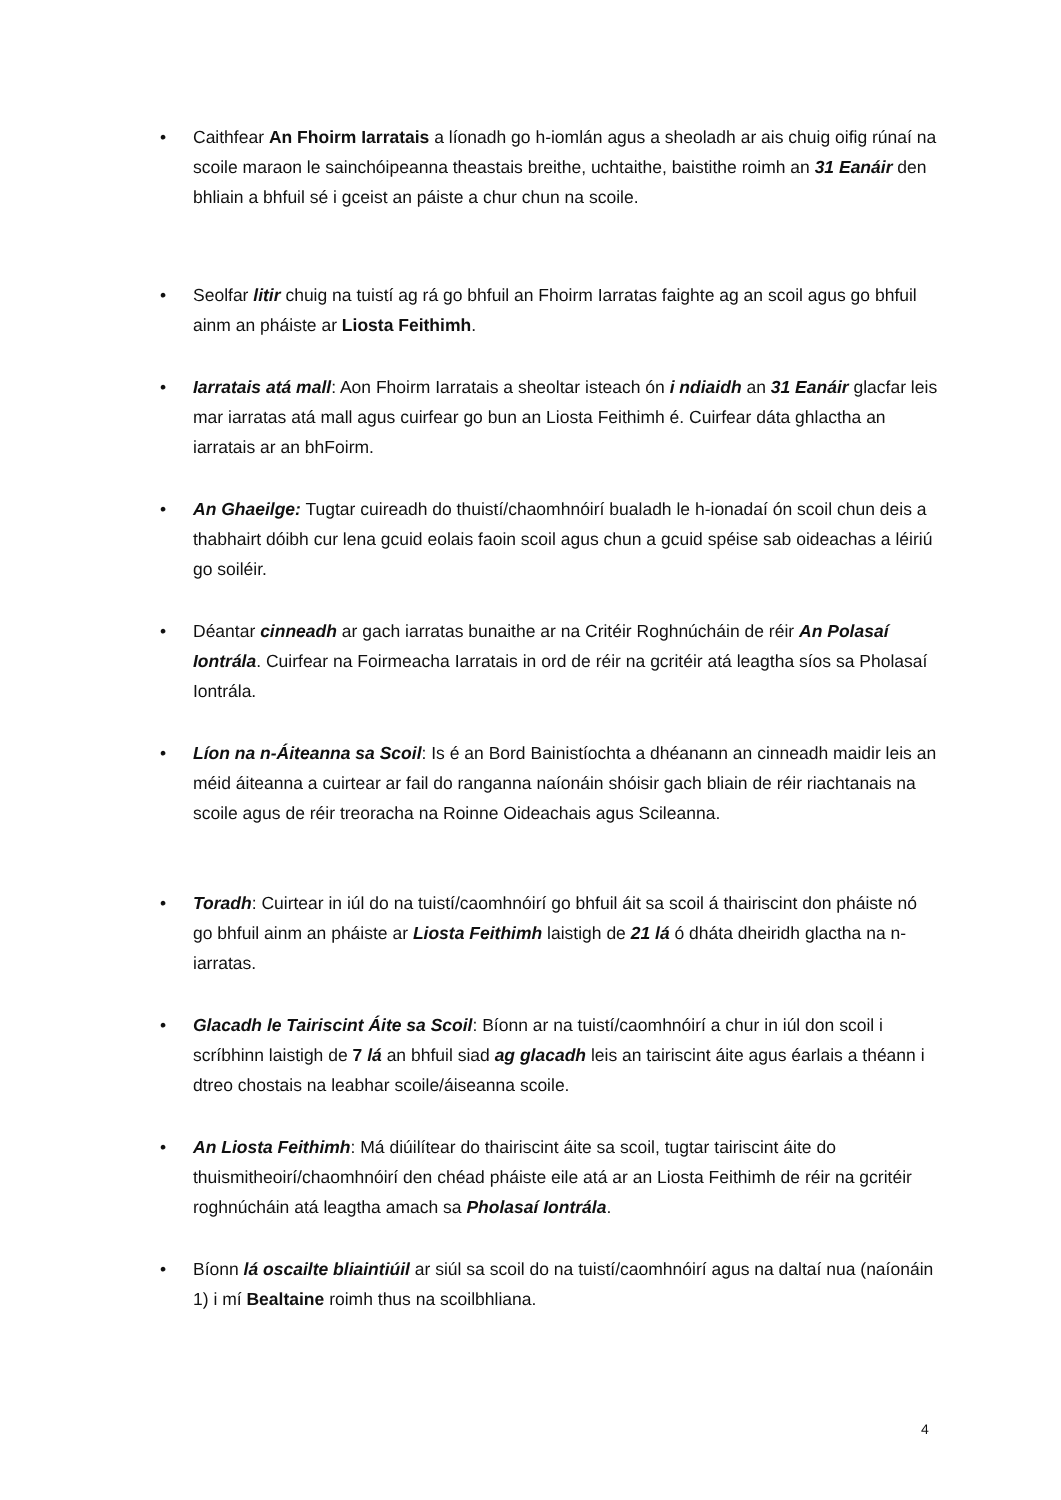• Caithfear An Fhoirm Iarratais a líonadh go h-iomlán agus a sheoladh ar ais chuig oifig rúnaí na scoile maraon le sainchóipeanna theastais breithe, uchtaithe, baistithe roimh an 31 Eanáir den bhliain a bhfuil sé i gceist an páiste a chur chun na scoile.
• Seolfar litir chuig na tuistí ag rá go bhfuil an Fhoirm Iarratas faighte ag an scoil agus go bhfuil ainm an pháiste ar Liosta Feithimh.
• Iarratais atá mall: Aon Fhoirm Iarratais a sheoltar isteach ón i ndiaidh an 31 Eanáir glacfar leis mar iarratas atá mall agus cuirfear go bun an Liosta Feithimh é. Cuirfear dáta ghlactha an iarratais ar an bhFoirm.
• An Ghaeilge: Tugtar cuireadh do thuistí/chaomhnóirí bualadh le h-ionadaí ón scoil chun deis a thabhairt dóibh cur lena gcuid eolais faoin scoil agus chun a gcuid spéise sab oideachas a léiriú go soiléir.
• Déantar cinneadh ar gach iarratas bunaithe ar na Critéir Roghnúcháin de réir An Polasaí Iontrála. Cuirfear na Foirmeacha Iarratais in ord de réir na gcritéir atá leagtha síos sa Pholasaí Iontrála.
• Líon na n-Áiteanna sa Scoil: Is é an Bord Bainistíochta a dhéanann an cinneadh maidir leis an méid áiteanna a cuirtear ar fail do ranganna naíonáin shóisir gach bliain de réir riachtanais na scoile agus de réir treoracha na Roinne Oideachais agus Scileanna.
• Toradh: Cuirtear in iúl do na tuistí/caomhnóirí go bhfuil áit sa scoil á thairiscint don pháiste nó go bhfuil ainm an pháiste ar Liosta Feithimh laistigh de 21 lá ó dháta dheiridh glactha na n-iarratas.
• Glacadh le Tairiscint Áite sa Scoil: Bíonn ar na tuistí/caomhnóirí a chur in iúl don scoil i scríbhinn laistigh de 7 lá an bhfuil siad ag glacadh leis an tairiscint áite agus éarlais a théann i dtreo chostais na leabhar scoile/áiseanna scoile.
• An Liosta Feithimh: Má diúilítear do thairiscint áite sa scoil, tugtar tairiscint áite do thuismitheoirí/chaomhnóirí den chéad pháiste eile atá ar an Liosta Feithimh de réir na gcritéir roghnúcháin atá leagtha amach sa Pholasaí Iontrála.
• Bíonn lá oscailte bliaintiúil ar siúl sa scoil do na tuistí/caomhnóirí agus na daltaí nua (naíonáin 1) i mí Bealtaine roimh thus na scoilbhliana.
4